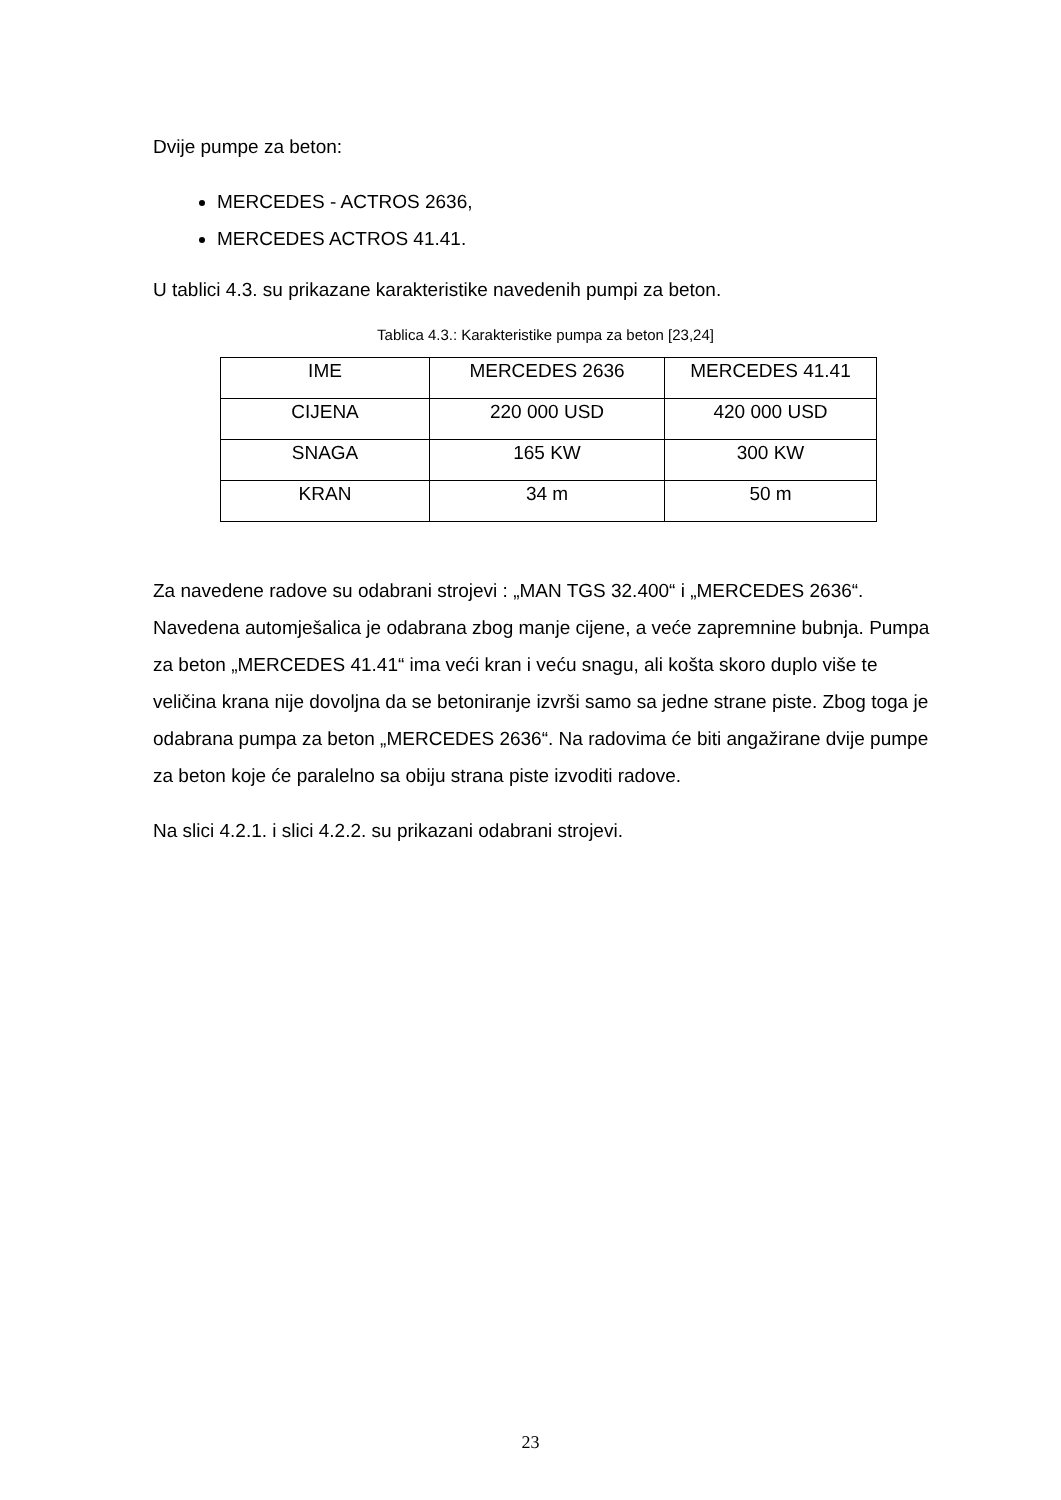Dvije pumpe za beton:
MERCEDES - ACTROS 2636,
MERCEDES ACTROS 41.41.
U tablici 4.3. su prikazane karakteristike navedenih pumpi za beton.
Tablica 4.3.: Karakteristike pumpa za beton [23,24]
| IME | MERCEDES 2636 | MERCEDES 41.41 |
| CIJENA | 220 000 USD | 420 000 USD |
| SNAGA | 165 KW | 300 KW |
| KRAN | 34 m | 50 m |
Za navedene radove su odabrani strojevi : „MAN TGS 32.400“ i „MERCEDES 2636“. Navedena automješalica je odabrana zbog manje cijene, a veće zapremnine bubnja. Pumpa za beton „MERCEDES 41.41“ ima veći kran i veću snagu, ali košta skoro duplo više te veličina krana nije dovoljna da se betoniranje izvrši samo sa jedne strane piste. Zbog toga je odabrana pumpa za beton „MERCEDES 2636“. Na radovima će biti angažirane dvije pumpe za beton koje će paralelno sa obiju strana piste izvoditi radove.
Na slici 4.2.1. i slici 4.2.2. su prikazani odabrani strojevi.
23